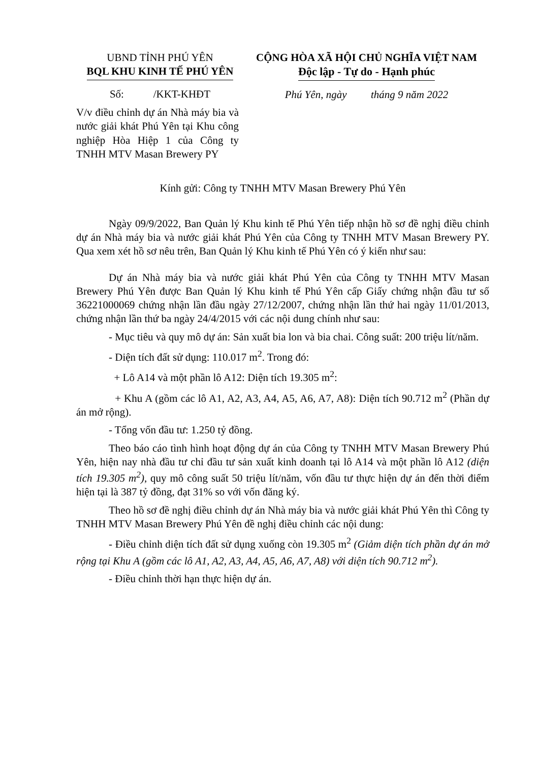UBND TỈNH PHÚ YÊN
BQL KHU KINH TẾ PHÚ YÊN
Số: /KKT-KHĐT
CỘNG HÒA XÃ HỘI CHỦ NGHĨA VIỆT NAM
Độc lập - Tự do - Hạnh phúc
Phú Yên, ngày tháng 9 năm 2022
V/v điều chỉnh dự án Nhà máy bia và nước giải khát Phú Yên tại Khu công nghiệp Hòa Hiệp 1 của Công ty TNHH MTV Masan Brewery PY
Kính gửi: Công ty TNHH MTV Masan Brewery Phú Yên
Ngày 09/9/2022, Ban Quản lý Khu kinh tế Phú Yên tiếp nhận hồ sơ đề nghị điều chỉnh dự án Nhà máy bia và nước giải khát Phú Yên của Công ty TNHH MTV Masan Brewery PY. Qua xem xét hồ sơ nêu trên, Ban Quản lý Khu kinh tế Phú Yên có ý kiến như sau:
Dự án Nhà máy bia và nước giải khát Phú Yên của Công ty TNHH MTV Masan Brewery Phú Yên được Ban Quản lý Khu kinh tế Phú Yên cấp Giấy chứng nhận đầu tư số 36221000069 chứng nhận lần đầu ngày 27/12/2007, chứng nhận lần thứ hai ngày 11/01/2013, chứng nhận lần thứ ba ngày 24/4/2015 với các nội dung chính như sau:
- Mục tiêu và quy mô dự án: Sản xuất bia lon và bia chai. Công suất: 200 triệu lít/năm.
- Diện tích đất sử dụng: 110.017 m<sup>2</sup>. Trong đó:
+ Lô A14 và một phần lô A12: Diện tích 19.305 m<sup>2</sup>:
+ Khu A (gồm các lô A1, A2, A3, A4, A5, A6, A7, A8): Diện tích 90.712 m<sup>2</sup> (Phần dự án mở rộng).
- Tổng vốn đầu tư: 1.250 tỷ đồng.
Theo báo cáo tình hình hoạt động dự án của Công ty TNHH MTV Masan Brewery Phú Yên, hiện nay nhà đầu tư chỉ đầu tư sản xuất kinh doanh tại lô A14 và một phần lô A12 (diện tích 19.305 m<sup>2</sup>), quy mô công suất 50 triệu lít/năm, vốn đầu tư thực hiện dự án đến thời điểm hiện tại là 387 tỷ đồng, đạt 31% so với vốn đăng ký.
Theo hồ sơ đề nghị điều chỉnh dự án Nhà máy bia và nước giải khát Phú Yên thì Công ty TNHH MTV Masan Brewery Phú Yên đề nghị điều chỉnh các nội dung:
- Điều chỉnh diện tích đất sử dụng xuống còn 19.305 m<sup>2</sup> (Giảm diện tích phần dự án mở rộng tại Khu A (gồm các lô A1, A2, A3, A4, A5, A6, A7, A8) với diện tích 90.712 m<sup>2</sup>).
- Điều chỉnh thời hạn thực hiện dự án.